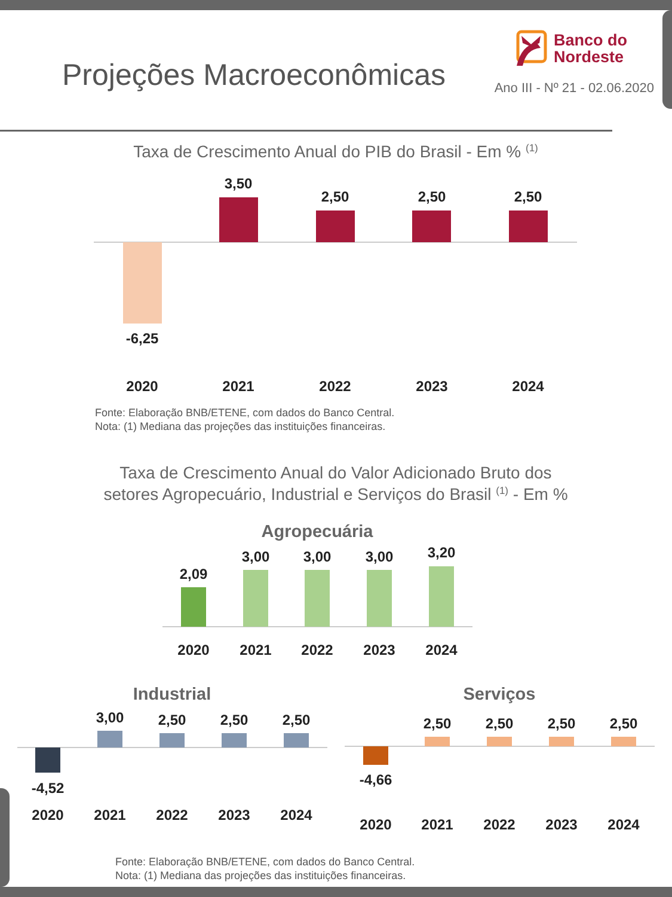Projeções Macroeconômicas
Banco do
Nordeste
Ano III - Nº 21 - 02.06.2020
Taxa de Crescimento Anual do PIB do Brasil - Em % (1)
-6,25
3,50
2,50
2,50
2,50
2020
2021
2022
2023
2024
Fonte: Elaboração BNB/ETENE, com dados do Banco Central.
Nota: (1) Mediana das projeções das instituições financeiras.
Taxa de Crescimento Anual do Valor Adicionado Bruto dos
setores Agropecuário, Industrial e Serviços do Brasil (1) - Em %
Agropecuária
2,09
3,00
3,00
3,00
3,20
2020
2021
2022
2023
2024
Industrial
-4,52
3,00
2,50
2,50
2,50
2020
2021
2022
2023
2024
Serviços
-4,66
2,50
2,50
2,50
2,50
2020
2021
2022
2023
2024
Fonte: Elaboração BNB/ETENE, com dados do Banco Central.
Nota: (1) Mediana das projeções das instituições financeiras.